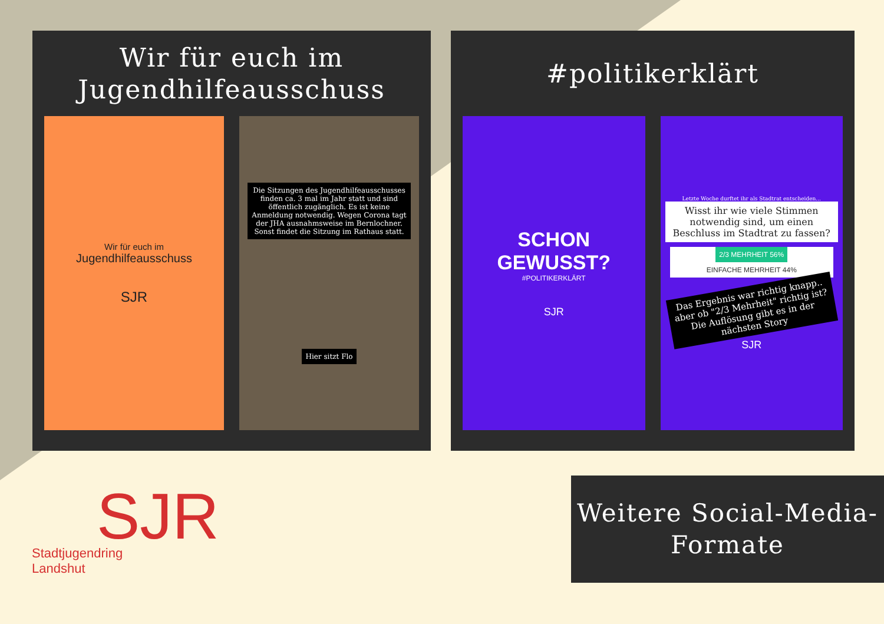Wir für euch im
Jugendhilfeausschuss
Wir für euch im
Jugendhilfeausschuss
SJR
Die Sitzungen des Jugendhilfeausschusses finden ca. 3 mal im Jahr statt und sind öffentlich zugänglich. Es ist keine Anmeldung notwendig. Wegen Corona tagt der JHA ausnahmsweise im Bernlochner. Sonst findet die Sitzung im Rathaus statt.
Hier sitzt Flo
#politikerklärt
SCHON
GEWUSST?
#POLITIKERKLÄRT
SJR
Letzte Woche durftet ihr als Stadtrat entscheiden...
Wisst ihr wie viele Stimmen notwendig sind, um einen Beschluss im Stadtrat zu fassen?
2/3 MEHRHEIT 56% EINFACHE MEHRHEIT 44%
Das Ergebnis war richtig knapp.. aber ob "2/3 Mehrheit" richtig ist? Die Auflösung gibt es in der nächsten Story
SJR
SJR
Stadtjugendring
Landshut
Weitere Social-Media-
Formate